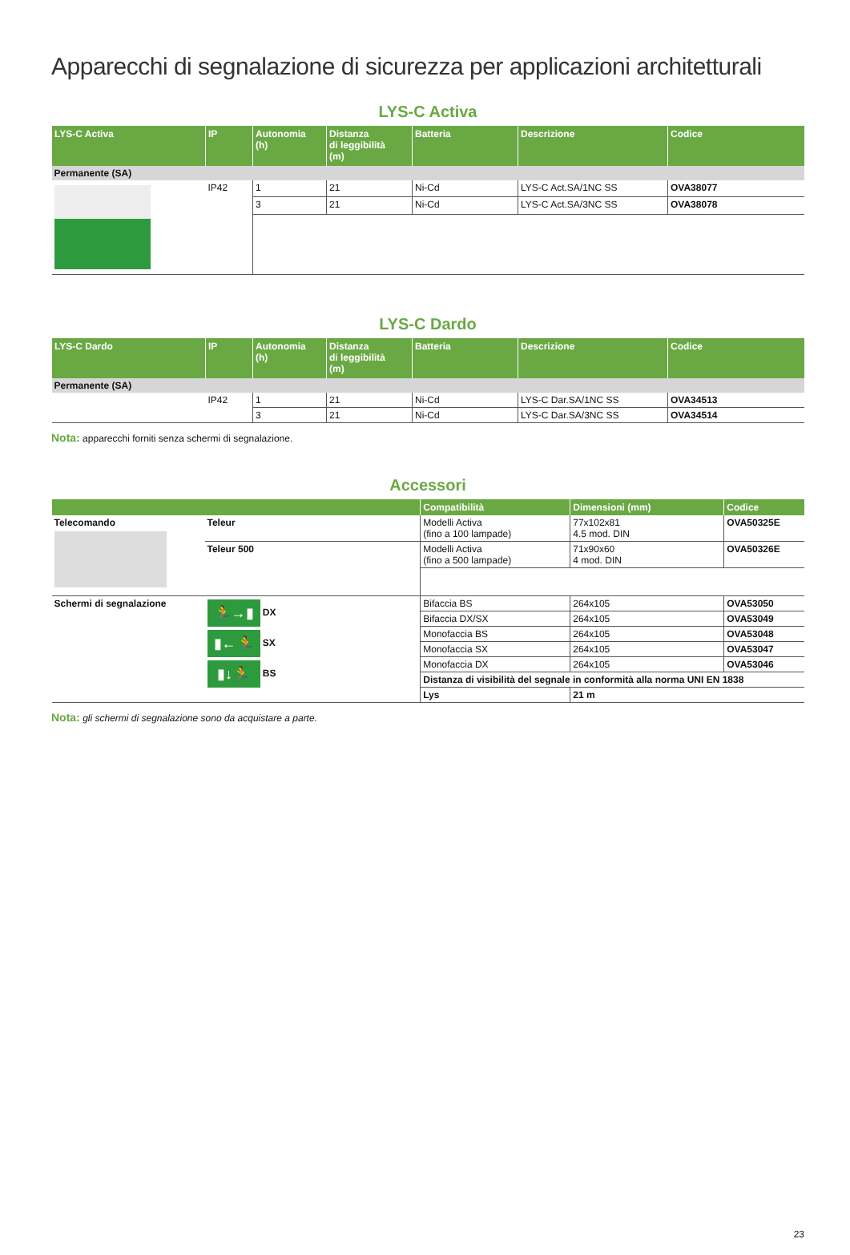Apparecchi di segnalazione di sicurezza per applicazioni architetturali
LYS-C Activa
| LYS-C Activa | IP | Autonomia (h) | Distanza di leggibilità (m) | Batteria | Descrizione | Codice |
| --- | --- | --- | --- | --- | --- | --- |
| Permanente (SA) | | | | | | |
| | IP42 | 1 | 21 | Ni-Cd | LYS-C Act.SA/1NC SS | OVA38077 |
| | | 3 | 21 | Ni-Cd | LYS-C Act.SA/3NC SS | OVA38078 |
LYS-C Dardo
| LYS-C Dardo | IP | Autonomia (h) | Distanza di leggibilità (m) | Batteria | Descrizione | Codice |
| --- | --- | --- | --- | --- | --- | --- |
| Permanente (SA) | | | | | | |
| | IP42 | 1 | 21 | Ni-Cd | LYS-C Dar.SA/1NC SS | OVA34513 |
| | | 3 | 21 | Ni-Cd | LYS-C Dar.SA/3NC SS | OVA34514 |
Nota: apparecchi forniti senza schermi di segnalazione.
Accessori
| | | Compatibilità | Dimensioni (mm) | Codice |
| --- | --- | --- | --- | --- |
| Telecomando | Teleur | Modelli Activa (fino a 100 lampade) | 77x102x81 4.5 mod. DIN | OVA50325E |
| | Teleur 500 | Modelli Activa (fino a 500 lampade) | 71x90x60 4 mod. DIN | OVA50326E |
| Schermi di segnalazione | 🏃→▮ DX ▮←🏃 SX ▮↓🏃 BS | Bifaccia BS | 264x105 | OVA53050 |
| | | Bifaccia DX/SX | 264x105 | OVA53049 |
| | | Monofaccia BS | 264x105 | OVA53048 |
| | | Monofaccia SX | 264x105 | OVA53047 |
| | | Monofaccia DX | 264x105 | OVA53046 |
| | | Distanza di visibilità del segnale in conformità alla norma UNI EN 1838 | | |
| | | Lys | 21 m | |
Nota: gli schermi di segnalazione sono da acquistare a parte.
23